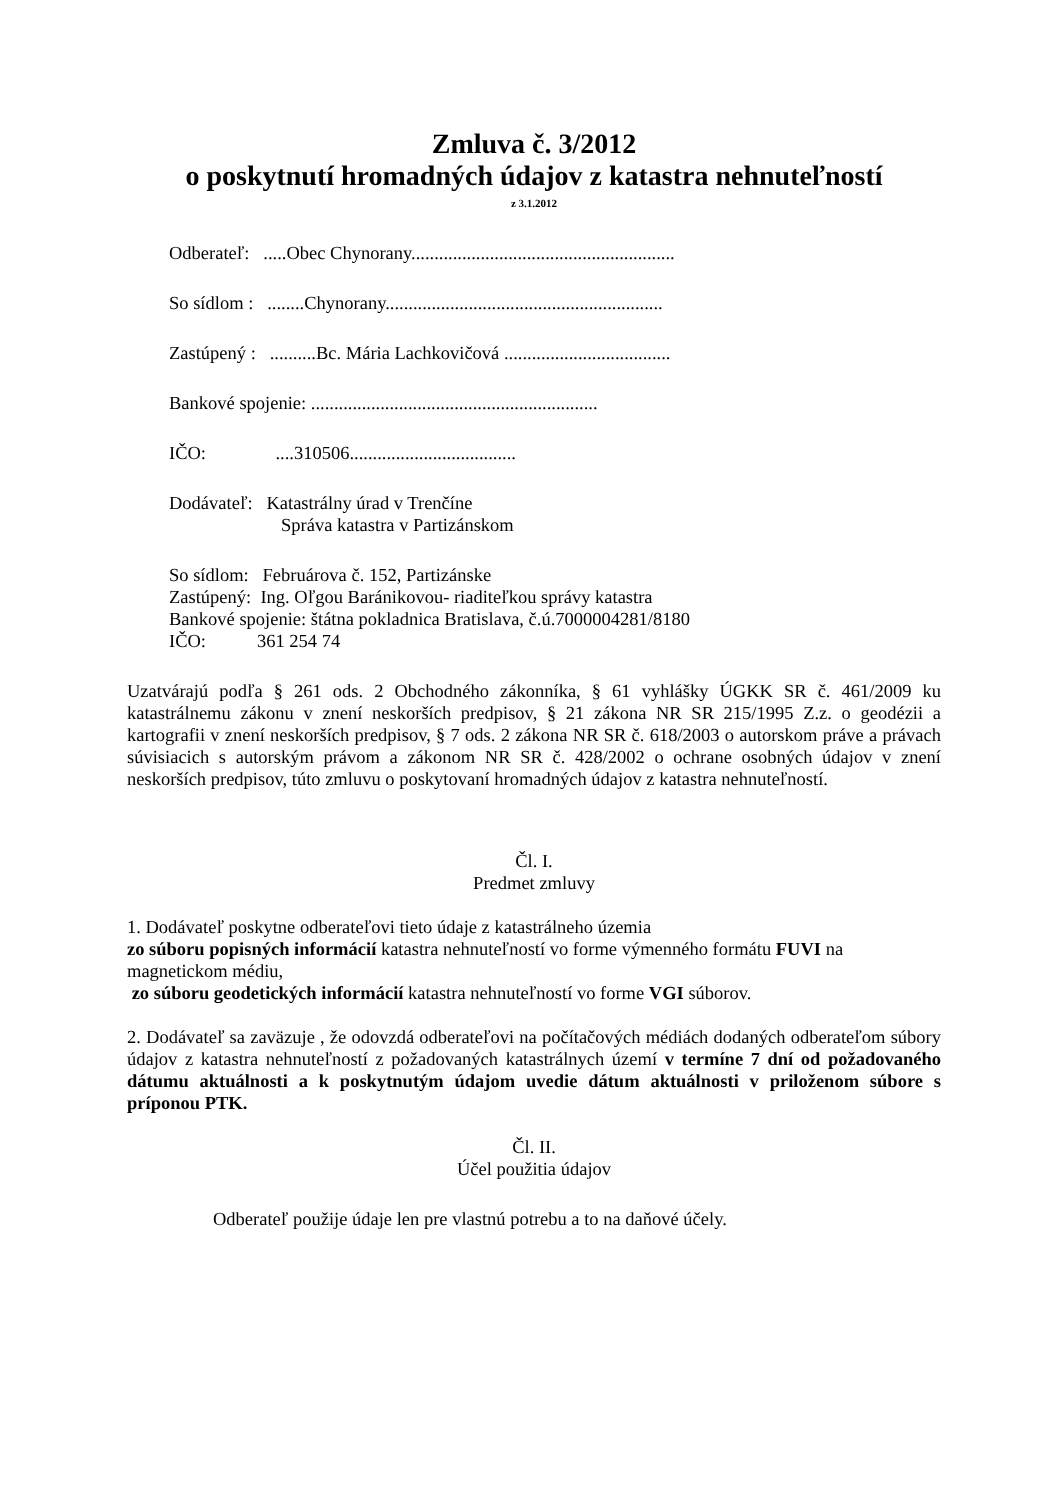Zmluva č. 3/2012
o poskytnutí hromadných údajov z katastra nehnuteľností
z 3.1.2012
Odberateľ: .....Obec Chynorany.........................................................
So sídlom : ........Chynorany............................................................
Zastúpený : ..........Bc. Mária Lachkovičová ....................................
Bankové spojenie: ..............................................................
IČO: ....310506....................................
Dodávateľ: Katastrálny úrad v Trenčíne
Správa katastra v Partizánskom
So sídlom: Februárova č. 152, Partizánske
Zastúpený: Ing. Oľgou Baránikovou- riaditeľkou správy katastra
Bankové spojenie: štátna pokladnica Bratislava, č.ú.7000004281/8180
IČO: 361 254 74
Uzatvárajú podľa § 261 ods. 2 Obchodného zákonníka, § 61 vyhlášky ÚGKK SR č. 461/2009 ku katastrálnemu zákonu v znení neskorších predpisov, § 21 zákona NR SR 215/1995 Z.z. o geodézii a kartografii v znení neskorších predpisov, § 7 ods. 2 zákona NR SR č. 618/2003 o autorskom práve a právach súvisiacich s autorským právom a zákonom NR SR č. 428/2002 o ochrane osobných údajov v znení neskorších predpisov, túto zmluvu o poskytovaní hromadných údajov z katastra nehnuteľností.
Čl. I.
Predmet zmluvy
1. Dodávateľ poskytne odberateľovi tieto údaje z katastrálneho územia
zo súboru popisných informácií katastra nehnuteľností vo forme výmenného formátu FUVI na magnetickom médiu,
zo súboru geodetických informácií katastra nehnuteľností vo forme VGI súborov.
2. Dodávateľ sa zaväzuje , že odovzdá odberateľovi na počítačových médiách dodaných odberateľom súbory údajov z katastra nehnuteľností z požadovaných katastrálnych území v termíne 7 dní od požadovaného dátumu aktuálnosti a k poskytnutým údajom uvedie dátum aktuálnosti v priloženom súbore s príponou PTK.
Čl. II.
Účel použitia údajov
Odberateľ použije údaje len pre vlastnú potrebu a to na daňové účely.